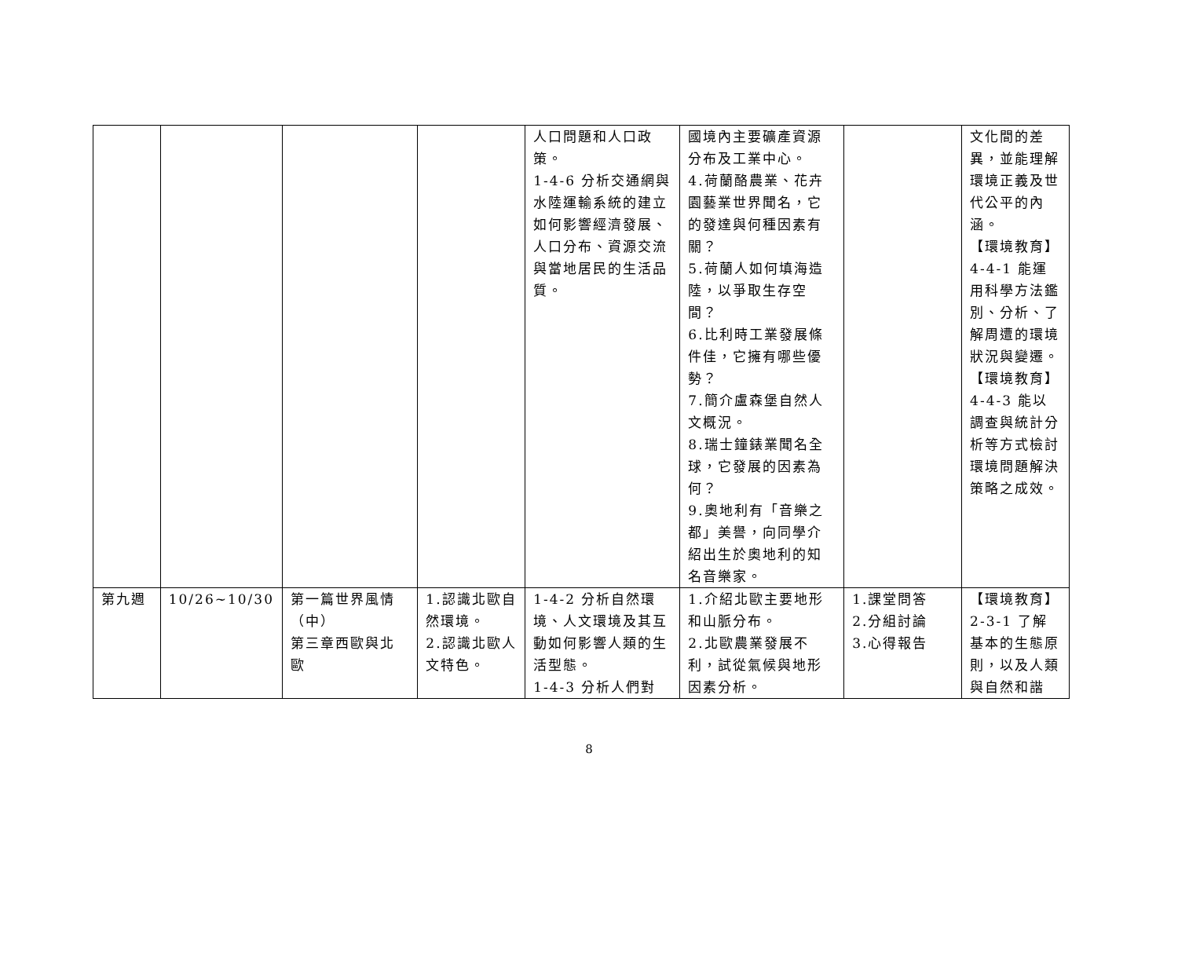| | | | | 人口問題和人口政策。 1-4-6 分析交通網與水陸運輸系統的建立如何影響經濟發展、人口分布、資源交流與當地居民的生活品質。 | 國境內主要礦產資源分布及工業中心。 4.荷蘭酪農業、花卉園藝業世界聞名，它的發達與何種因素有關？ 5.荷蘭人如何填海造陸，以爭取生存空間？ 6.比利時工業發展條件佳，它擁有哪些優勢？ 7.簡介盧森堡自然人文概況。 8.瑞士鐘錶業聞名全球，它發展的因素為何？ 9.奧地利有「音樂之都」美譽，向同學介紹出生於奧地利的知名音樂家。 | | 文化間的差異，並能理解環境正義及世代公平的內涵。 【環境教育】 4-4-1 能運用科學方法鑑別、分析、了解周遭的環境狀況與變遷。 【環境教育】 4-4-3 能以調查與統計分析等方式檢討環境問題解決策略之成效。 |
| 第九週 | 10/26~10/30 | 第一篇世界風情（中） 第三章西歐與北歐 | 1.認識北歐自然環境。 2.認識北歐人文特色。 | 1-4-2 分析自然環境、人文環境及其互動如何影響人類的生活型態。 1-4-3 分析人們對 | 1.介紹北歐主要地形和山脈分布。 2.北歐農業發展不利，試從氣候與地形因素分析。 | 1.課堂問答 2.分組討論 3.心得報告 | 【環境教育】 2-3-1 了解基本的生態原則，以及人類與自然和諧 |
8